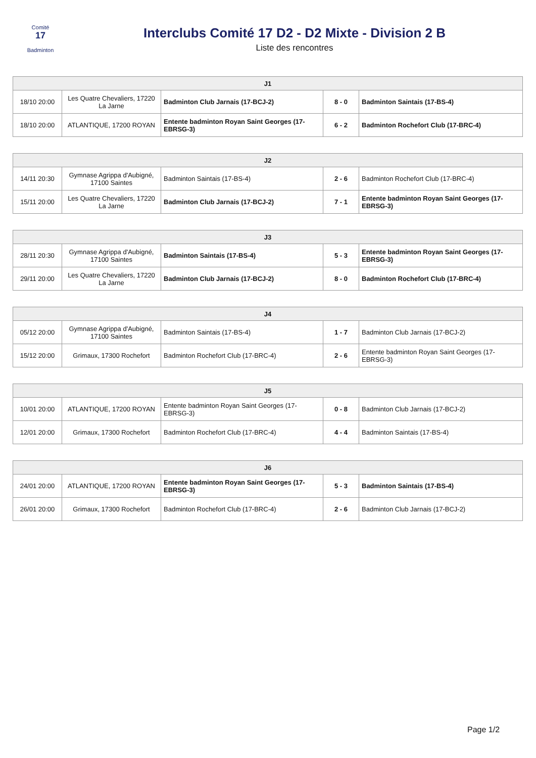Comité
17
Badminton
Interclubs Comité 17 D2 - D2 Mixte - Division 2 B
Liste des rencontres
| J1 | | | | |
| --- | --- | --- | --- | --- |
| 18/10 20:00 | Les Quatre Chevaliers, 17220 La Jarne | Badminton Club Jarnais (17-BCJ-2) | 8 - 0 | Badminton Saintais (17-BS-4) |
| 18/10 20:00 | ATLANTIQUE, 17200 ROYAN | Entente badminton Royan Saint Georges (17-EBRSG-3) | 6 - 2 | Badminton Rochefort Club (17-BRC-4) |
| J2 | | | | |
| --- | --- | --- | --- | --- |
| 14/11 20:30 | Gymnase Agrippa d'Aubigné, 17100 Saintes | Badminton Saintais (17-BS-4) | 2 - 6 | Badminton Rochefort Club (17-BRC-4) |
| 15/11 20:00 | Les Quatre Chevaliers, 17220 La Jarne | Badminton Club Jarnais (17-BCJ-2) | 7 - 1 | Entente badminton Royan Saint Georges (17-EBRSG-3) |
| J3 | | | | |
| --- | --- | --- | --- | --- |
| 28/11 20:30 | Gymnase Agrippa d'Aubigné, 17100 Saintes | Badminton Saintais (17-BS-4) | 5 - 3 | Entente badminton Royan Saint Georges (17-EBRSG-3) |
| 29/11 20:00 | Les Quatre Chevaliers, 17220 La Jarne | Badminton Club Jarnais (17-BCJ-2) | 8 - 0 | Badminton Rochefort Club (17-BRC-4) |
| J4 | | | | |
| --- | --- | --- | --- | --- |
| 05/12 20:00 | Gymnase Agrippa d'Aubigné, 17100 Saintes | Badminton Saintais (17-BS-4) | 1 - 7 | Badminton Club Jarnais (17-BCJ-2) |
| 15/12 20:00 | Grimaux, 17300 Rochefort | Badminton Rochefort Club (17-BRC-4) | 2 - 6 | Entente badminton Royan Saint Georges (17-EBRSG-3) |
| J5 | | | | |
| --- | --- | --- | --- | --- |
| 10/01 20:00 | ATLANTIQUE, 17200 ROYAN | Entente badminton Royan Saint Georges (17-EBRSG-3) | 0 - 8 | Badminton Club Jarnais (17-BCJ-2) |
| 12/01 20:00 | Grimaux, 17300 Rochefort | Badminton Rochefort Club (17-BRC-4) | 4 - 4 | Badminton Saintais (17-BS-4) |
| J6 | | | | |
| --- | --- | --- | --- | --- |
| 24/01 20:00 | ATLANTIQUE, 17200 ROYAN | Entente badminton Royan Saint Georges (17-EBRSG-3) | 5 - 3 | Badminton Saintais (17-BS-4) |
| 26/01 20:00 | Grimaux, 17300 Rochefort | Badminton Rochefort Club (17-BRC-4) | 2 - 6 | Badminton Club Jarnais (17-BCJ-2) |
Page 1/2